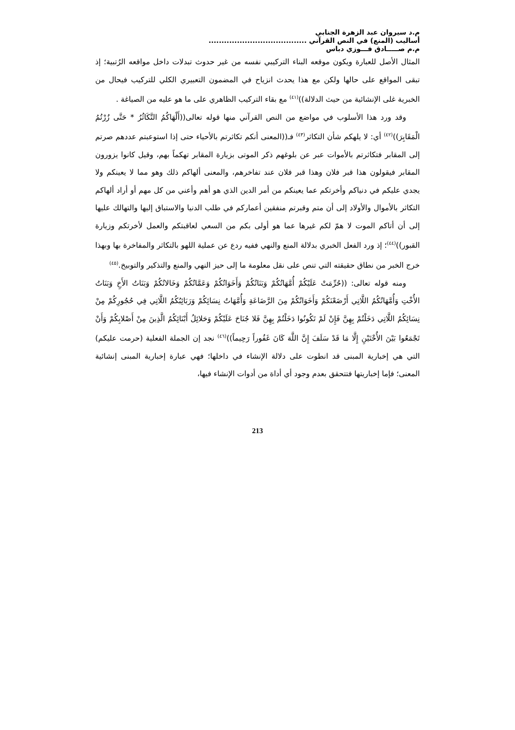م.د سيروان عبد الزهرة الجنابي
أساليب (المنع) في النص القرآني ......................................
م.م صـــــادق فـــوزي دباس
المثال الأصل للعبارة ويكون موقعه البناء التركيبي نفسه من غير حدوث تبدلات داخل مواقعه الرُتبية؛ إذ تبقى المواقع على حالها ولكن مع هذا يحدث انزياح في المضمون التعبيري الكلي للتركيب فيحال من الخبرية غلى الإنشائية من حيث الدلالة))<sup>(٤١)</sup> مع بقاء التركيب الظاهري على ما هو عليه من الصياغة .
وقد ورد هذا الأسلوب في مواضع من النص القرآني منها قوله تعالى((أَلْهَاكُمُ التَّكَاثُرُ * حَتَّى زُرْتُمُ الْمَقَابِرَ))<sup>(٤٢)</sup> أي: لا يلهكم شأن التكاثر<sup>(٤٣)</sup> فـ((المعنى أنكم تكاثرتم بالأحياء حتى إذا استوعبتم عددهم صرتم إلى المقابر فتكاثرتم بالأموات عبر عن بلوغهم ذكر الموتى بزيارة المقابر تهكماً بهم، وقيل كانوا يزورون المقابر فيقولون هذا قبر فلان وهذا قبر فلان عند تفاخرهم، والمعنى ألهاكم ذلك وهو مما لا يعينكم ولا يجدي عليكم في دنياكم وأخرتكم عما يعينكم من أمر الدين الذي هو أهم وأعني من كل مهم أو أراد ألهاكم التكاثر بالأموال والأولاد إلى أن متم وقبرتم منفقين أعماركم في طلب الدنيا والاستباق إليها والتهالك عليها إلى أن أتاكم الموت لا همّ لكم غيرها عما هو أولى بكم من السعي لعاقبتكم والعمل لأخرتكم وزيارة القبور))<sup>(٤٤)</sup>؛ إذ ورد الفعل الخبري بدلالة المنع والنهي ففيه ردع عن عملية اللهو بالتكاثر والمفاخرة بها وبهذا خرج الخبر من نطاق حقيقته التي تنص على نقل معلومة ما إلى حيز النهي والمنع والتذكير والتوبيخ.<sup>(٤٥)</sup>
ومنه قوله تعالى: ((حُرِّمَتْ عَلَيْكُمْ أُمَّهَاتُكُمْ وَبَنَاتُكُمْ وَأَخَوَاتُكُمْ وَعَمَّاتُكُمْ وَخَالاتُكُمْ وَبَنَاتُ الأَخِ وَبَنَاتُ الأُخْتِ وَأُمَّهَاتُكُمُ اللَّاتِي أَرْضَعْنَكُمْ وَأَخَوَاتُكُمْ مِنَ الرَّضَاعَةِ وَأُمَّهَاتُ نِسَائِكُمْ وَرَبَائِبُكُمُ اللَّاتِي فِي حُجُورِكُمْ مِنْ نِسَائِكُمُ اللَّاتِي دَخَلْتُمْ بِهِنَّ فَإِنْ لَمْ تَكُونُوا دَخَلْتُمْ بِهِنَّ فَلا جُنَاحَ عَلَيْكُمْ وَحَلائِلُ أَبْنَائِكُمُ الَّذِينَ مِنْ أَصْلابِكُمْ وَأَنْ تَجْمَعُوا بَيْنَ الأُخْتَيْنِ إِلَّا مَا قَدْ سَلَفَ إِنَّ اللَّهَ كَانَ غَفُوراً رَحِيماً))<sup>(٤٦)</sup> نجد إن الجملة الفعلية (حرمت عليكم) التي هي إخبارية المبنى قد انطوت على دلالة الإنشاء في داخلها؛ فهي عبارة إخبارية المبنى إنشائية المعنى؛ فإما إخباريتها فتتحقق بعدم وجود أي أداة من أدوات الإنشاء فيها،
213